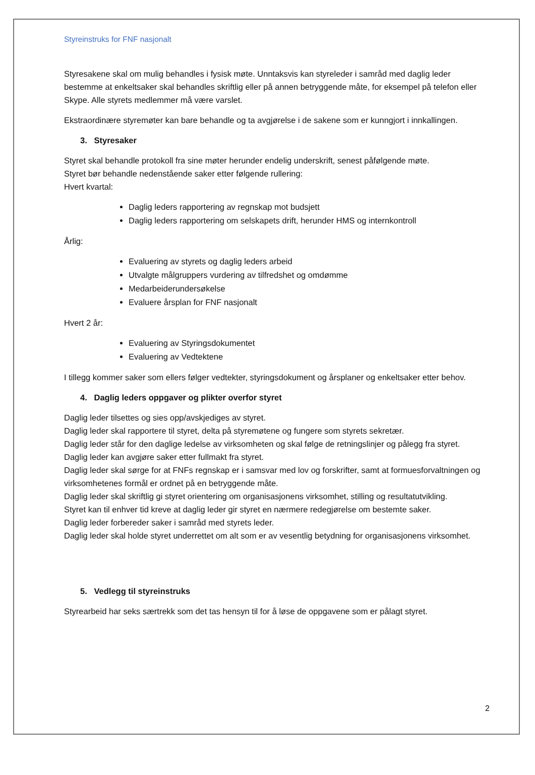Styreinstruks for FNF nasjonalt
Styresakene skal om mulig behandles i fysisk møte. Unntaksvis kan styreleder i samråd med daglig leder bestemme at enkeltsaker skal behandles skriftlig eller på annen betryggende måte, for eksempel på telefon eller Skype. Alle styrets medlemmer må være varslet.
Ekstraordinære styremøter kan bare behandle og ta avgjørelse i de sakene som er kunngjort i innkallingen.
3. Styresaker
Styret skal behandle protokoll fra sine møter herunder endelig underskrift, senest påfølgende møte.
Styret bør behandle nedenstående saker etter følgende rullering:
Hvert kvartal:
Daglig leders rapportering av regnskap mot budsjett
Daglig leders rapportering om selskapets drift, herunder HMS og internkontroll
Årlig:
Evaluering av styrets og daglig leders arbeid
Utvalgte målgruppers vurdering av tilfredshet og omdømme
Medarbeiderundersøkelse
Evaluere årsplan for FNF nasjonalt
Hvert 2 år:
Evaluering av Styringsdokumentet
Evaluering av Vedtektene
I tillegg kommer saker som ellers følger vedtekter, styringsdokument og årsplaner og enkeltsaker etter behov.
4. Daglig leders oppgaver og plikter overfor styret
Daglig leder tilsettes og sies opp/avskjediges av styret.
Daglig leder skal rapportere til styret, delta på styremøtene og fungere som styrets sekretær.
Daglig leder står for den daglige ledelse av virksomheten og skal følge de retningslinjer og pålegg fra styret. Daglig leder kan avgjøre saker etter fullmakt fra styret.
Daglig leder skal sørge for at FNFs regnskap er i samsvar med lov og forskrifter, samt at formuesforvaltningen og virksomhetenes formål er ordnet på en betryggende måte.
Daglig leder skal skriftlig gi styret orientering om organisasjonens virksomhet, stilling og resultatutvikling.
Styret kan til enhver tid kreve at daglig leder gir styret en nærmere redegjørelse om bestemte saker.
Daglig leder forbereder saker i samråd med styrets leder.
Daglig leder skal holde styret underrettet om alt som er av vesentlig betydning for organisasjonens virksomhet.
5. Vedlegg til styreinstruks
Styrearbeid har seks særtrekk som det tas hensyn til for å løse de oppgavene som er pålagt styret.
2